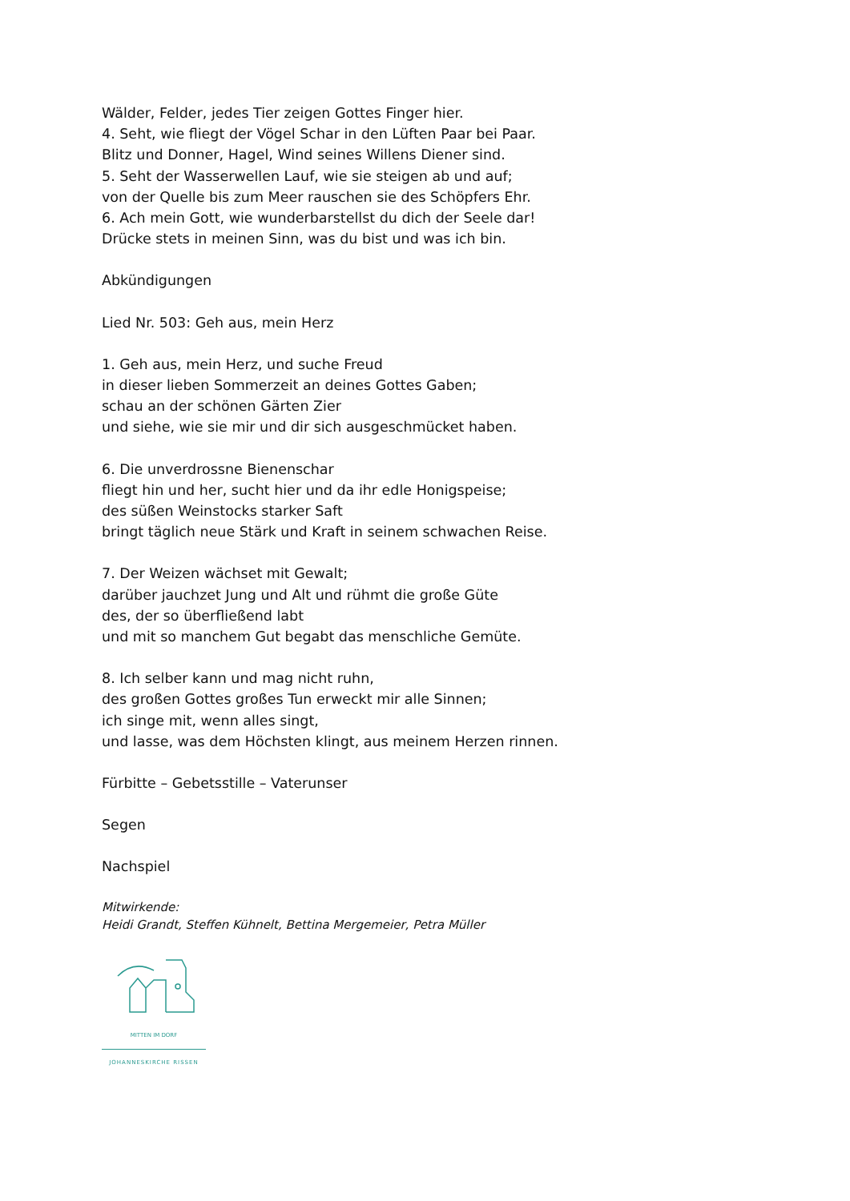Wälder, Felder, jedes Tier zeigen Gottes Finger hier.
4. Seht, wie fliegt der Vögel Schar in den Lüften Paar bei Paar.
Blitz und Donner, Hagel, Wind seines Willens Diener sind.
5. Seht der Wasserwellen Lauf, wie sie steigen ab und auf;
von der Quelle bis zum Meer rauschen sie des Schöpfers Ehr.
6. Ach mein Gott, wie wunderbarstellst du dich der Seele dar!
Drücke stets in meinen Sinn, was du bist und was ich bin.
Abkündigungen
Lied Nr. 503: Geh aus, mein Herz
1. Geh aus, mein Herz, und suche Freud
in dieser lieben Sommerzeit an deines Gottes Gaben;
schau an der schönen Gärten Zier
und siehe, wie sie mir und dir sich ausgeschmücket haben.
6. Die unverdrossne Bienenschar
fliegt hin und her, sucht hier und da ihr edle Honigspeise;
des süßen Weinstocks starker Saft
bringt täglich neue Stärk und Kraft in seinem schwachen Reise.
7. Der Weizen wächset mit Gewalt;
darüber jauchzet Jung und Alt und rühmt die große Güte
des, der so überfließend labt
und mit so manchem Gut begabt das menschliche Gemüte.
8. Ich selber kann und mag nicht ruhn,
des großen Gottes großes Tun erweckt mir alle Sinnen;
ich singe mit, wenn alles singt,
und lasse, was dem Höchsten klingt, aus meinem Herzen rinnen.
Fürbitte – Gebetsstille – Vaterunser
Segen
Nachspiel
Mitwirkende:
Heidi Grandt, Steffen Kühnelt, Bettina Mergemeier, Petra Müller
MITTEN IM DORF
JOHANNESKIRCHE RISSEN